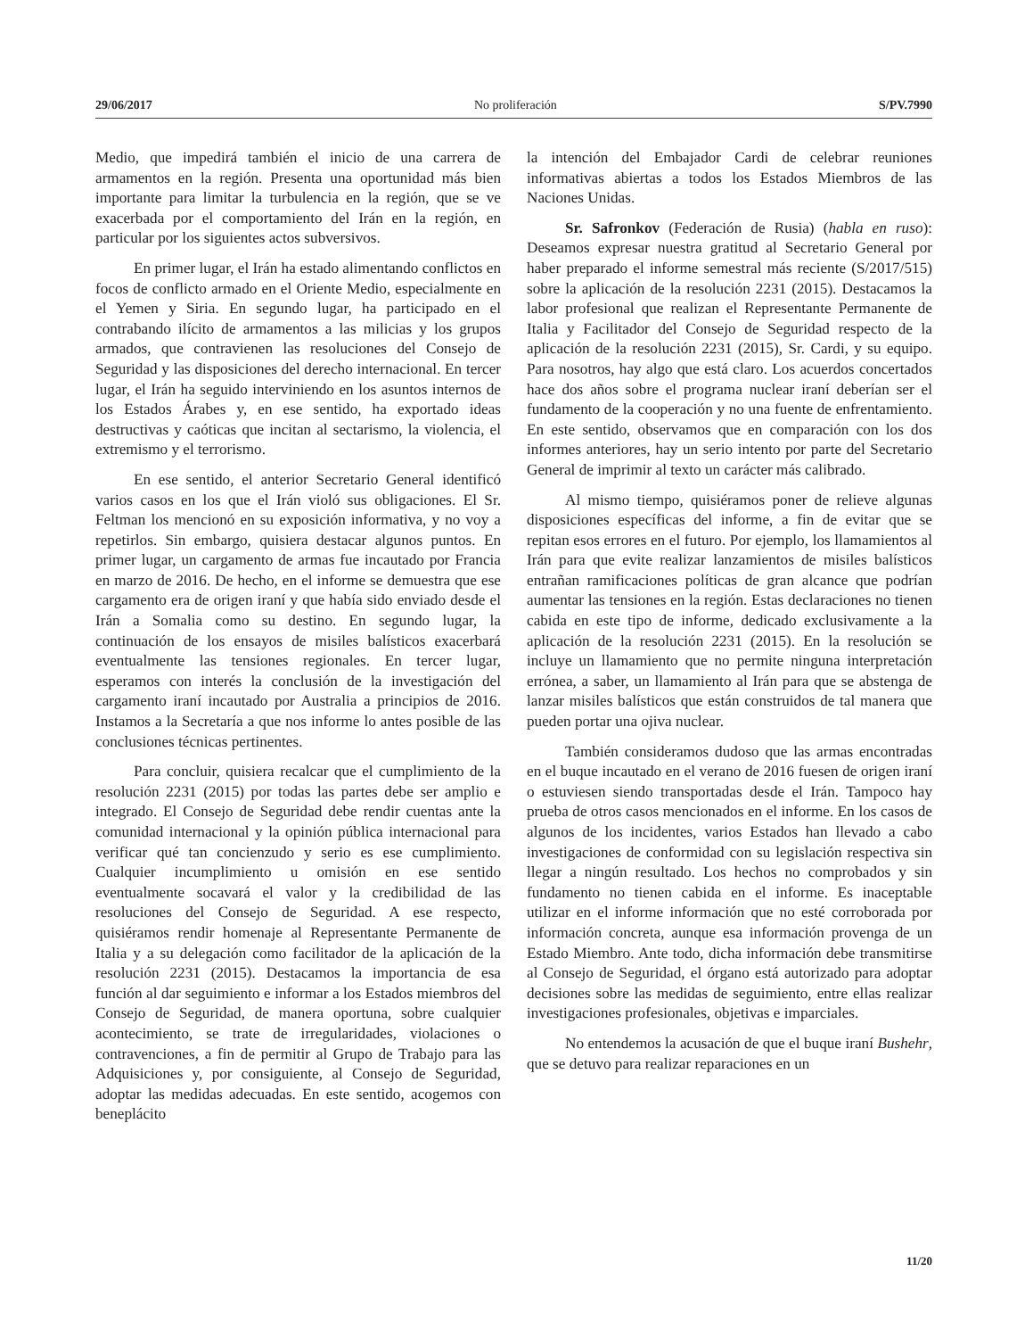29/06/2017 No proliferación S/PV.7990
Medio, que impedirá también el inicio de una carrera de armamentos en la región. Presenta una oportunidad más bien importante para limitar la turbulencia en la región, que se ve exacerbada por el comportamiento del Irán en la región, en particular por los siguientes actos subversivos.
En primer lugar, el Irán ha estado alimentando conflictos en focos de conflicto armado en el Oriente Medio, especialmente en el Yemen y Siria. En segundo lugar, ha participado en el contrabando ilícito de armamentos a las milicias y los grupos armados, que contravienen las resoluciones del Consejo de Seguridad y las disposiciones del derecho internacional. En tercer lugar, el Irán ha seguido interviniendo en los asuntos internos de los Estados Árabes y, en ese sentido, ha exportado ideas destructivas y caóticas que incitan al sectarismo, la violencia, el extremismo y el terrorismo.
En ese sentido, el anterior Secretario General identificó varios casos en los que el Irán violó sus obligaciones. El Sr. Feltman los mencionó en su exposición informativa, y no voy a repetirlos. Sin embargo, quisiera destacar algunos puntos. En primer lugar, un cargamento de armas fue incautado por Francia en marzo de 2016. De hecho, en el informe se demuestra que ese cargamento era de origen iraní y que había sido enviado desde el Irán a Somalia como su destino. En segundo lugar, la continuación de los ensayos de misiles balísticos exacerbará eventualmente las tensiones regionales. En tercer lugar, esperamos con interés la conclusión de la investigación del cargamento iraní incautado por Australia a principios de 2016. Instamos a la Secretaría a que nos informe lo antes posible de las conclusiones técnicas pertinentes.
Para concluir, quisiera recalcar que el cumplimiento de la resolución 2231 (2015) por todas las partes debe ser amplio e integrado. El Consejo de Seguridad debe rendir cuentas ante la comunidad internacional y la opinión pública internacional para verificar qué tan concienzudo y serio es ese cumplimiento. Cualquier incumplimiento u omisión en ese sentido eventualmente socavará el valor y la credibilidad de las resoluciones del Consejo de Seguridad. A ese respecto, quisiéramos rendir homenaje al Representante Permanente de Italia y a su delegación como facilitador de la aplicación de la resolución 2231 (2015). Destacamos la importancia de esa función al dar seguimiento e informar a los Estados miembros del Consejo de Seguridad, de manera oportuna, sobre cualquier acontecimiento, se trate de irregularidades, violaciones o contravenciones, a fin de permitir al Grupo de Trabajo para las Adquisiciones y, por consiguiente, al Consejo de Seguridad, adoptar las medidas adecuadas. En este sentido, acogemos con beneplácito
la intención del Embajador Cardi de celebrar reuniones informativas abiertas a todos los Estados Miembros de las Naciones Unidas.
Sr. Safronkov (Federación de Rusia) (habla en ruso): Deseamos expresar nuestra gratitud al Secretario General por haber preparado el informe semestral más reciente (S/2017/515) sobre la aplicación de la resolución 2231 (2015). Destacamos la labor profesional que realizan el Representante Permanente de Italia y Facilitador del Consejo de Seguridad respecto de la aplicación de la resolución 2231 (2015), Sr. Cardi, y su equipo. Para nosotros, hay algo que está claro. Los acuerdos concertados hace dos años sobre el programa nuclear iraní deberían ser el fundamento de la cooperación y no una fuente de enfrentamiento. En este sentido, observamos que en comparación con los dos informes anteriores, hay un serio intento por parte del Secretario General de imprimir al texto un carácter más calibrado.
Al mismo tiempo, quisiéramos poner de relieve algunas disposiciones específicas del informe, a fin de evitar que se repitan esos errores en el futuro. Por ejemplo, los llamamientos al Irán para que evite realizar lanzamientos de misiles balísticos entrañan ramificaciones políticas de gran alcance que podrían aumentar las tensiones en la región. Estas declaraciones no tienen cabida en este tipo de informe, dedicado exclusivamente a la aplicación de la resolución 2231 (2015). En la resolución se incluye un llamamiento que no permite ninguna interpretación errónea, a saber, un llamamiento al Irán para que se abstenga de lanzar misiles balísticos que están construidos de tal manera que pueden portar una ojiva nuclear.
También consideramos dudoso que las armas encontradas en el buque incautado en el verano de 2016 fuesen de origen iraní o estuviesen siendo transportadas desde el Irán. Tampoco hay prueba de otros casos mencionados en el informe. En los casos de algunos de los incidentes, varios Estados han llevado a cabo investigaciones de conformidad con su legislación respectiva sin llegar a ningún resultado. Los hechos no comprobados y sin fundamento no tienen cabida en el informe. Es inaceptable utilizar en el informe información que no esté corroborada por información concreta, aunque esa información provenga de un Estado Miembro. Ante todo, dicha información debe transmitirse al Consejo de Seguridad, el órgano está autorizado para adoptar decisiones sobre las medidas de seguimiento, entre ellas realizar investigaciones profesionales, objetivas e imparciales.
No entendemos la acusación de que el buque iraní Bushehr, que se detuvo para realizar reparaciones en un
11/20